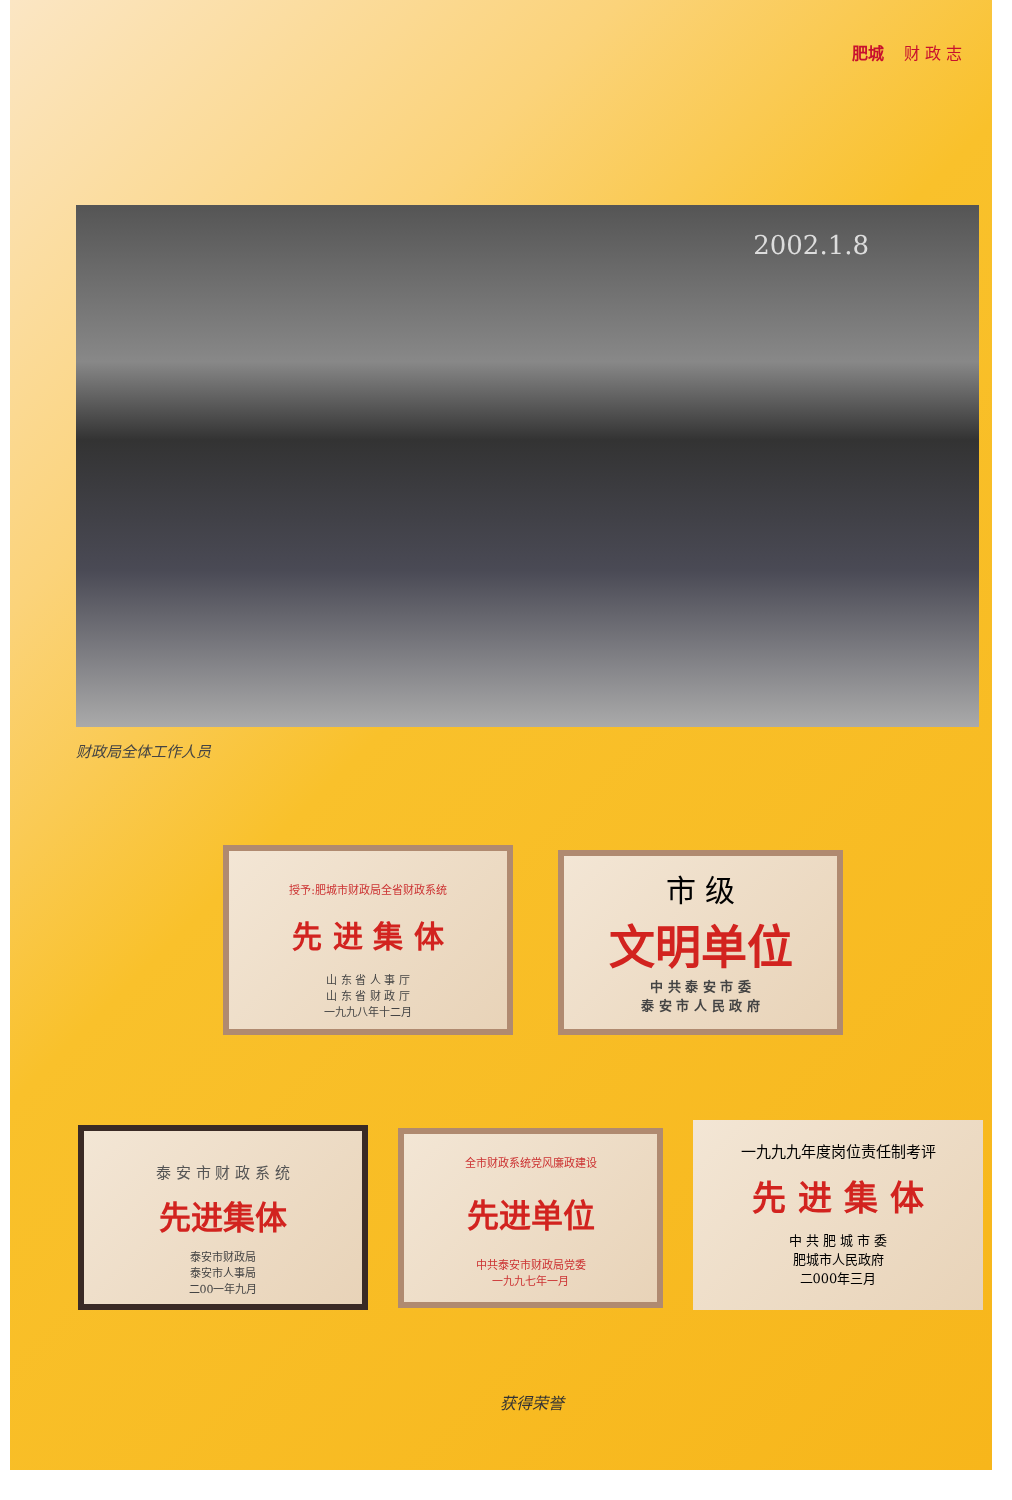肥城 财 政 志
2002.1.8
财政局全体工作人员
授予:肥城市财政局全省财政系统
先 进 集 体
山 东 省 人 事 厅
山 东 省 财 政 厅
一九九八年十二月
市 级
文明单位
中 共 泰 安 市 委
泰 安 市 人 民 政 府
泰 安 市 财 政 系 统
先进集体
泰安市财政局
泰安市人事局
二00一年九月
全市财政系统党风廉政建设
先进单位
中共泰安市财政局党委
一九九七年一月
一九九九年度岗位责任制考评
先 进 集 体
中 共 肥 城 市 委
肥城市人民政府
二000年三月
获得荣誉